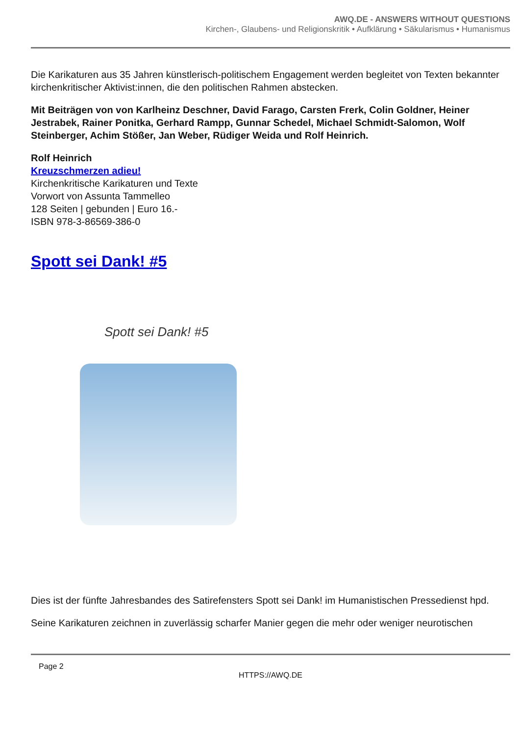AWQ.DE - ANSWERS WITHOUT QUESTIONS
Kirchen-, Glaubens- und Religionskritik • Aufklärung • Säkularismus • Humanismus
Die Karikaturen aus 35 Jahren künstlerisch-politischem Engagement werden begleitet von Texten bekannter kirchenkritischer Aktivist:innen, die den politischen Rahmen abstecken.
Mit Beiträgen von von Karlheinz Deschner, David Farago, Carsten Frerk, Colin Goldner, Heiner Jestrabek, Rainer Ponitka, Gerhard Rampp, Gunnar Schedel, Michael Schmidt-Salomon, Wolf Steinberger, Achim Stößer, Jan Weber, Rüdiger Weida und Rolf Heinrich.
Rolf Heinrich
Kreuzschmerzen adieu!
Kirchenkritische Karikaturen und Texte
Vorwort von Assunta Tammelleo
128 Seiten | gebunden | Euro 16.-
ISBN 978-3-86569-386-0
Spott sei Dank! #5
Spott sei Dank! #5
Dies ist der fünfte Jahresbandes des Satirefensters Spott sei Dank! im Humanistischen Pressedienst hpd.
Seine Karikaturen zeichnen in zuverlässig scharfer Manier gegen die mehr oder weniger neurotischen
Page 2
HTTPS://AWQ.DE